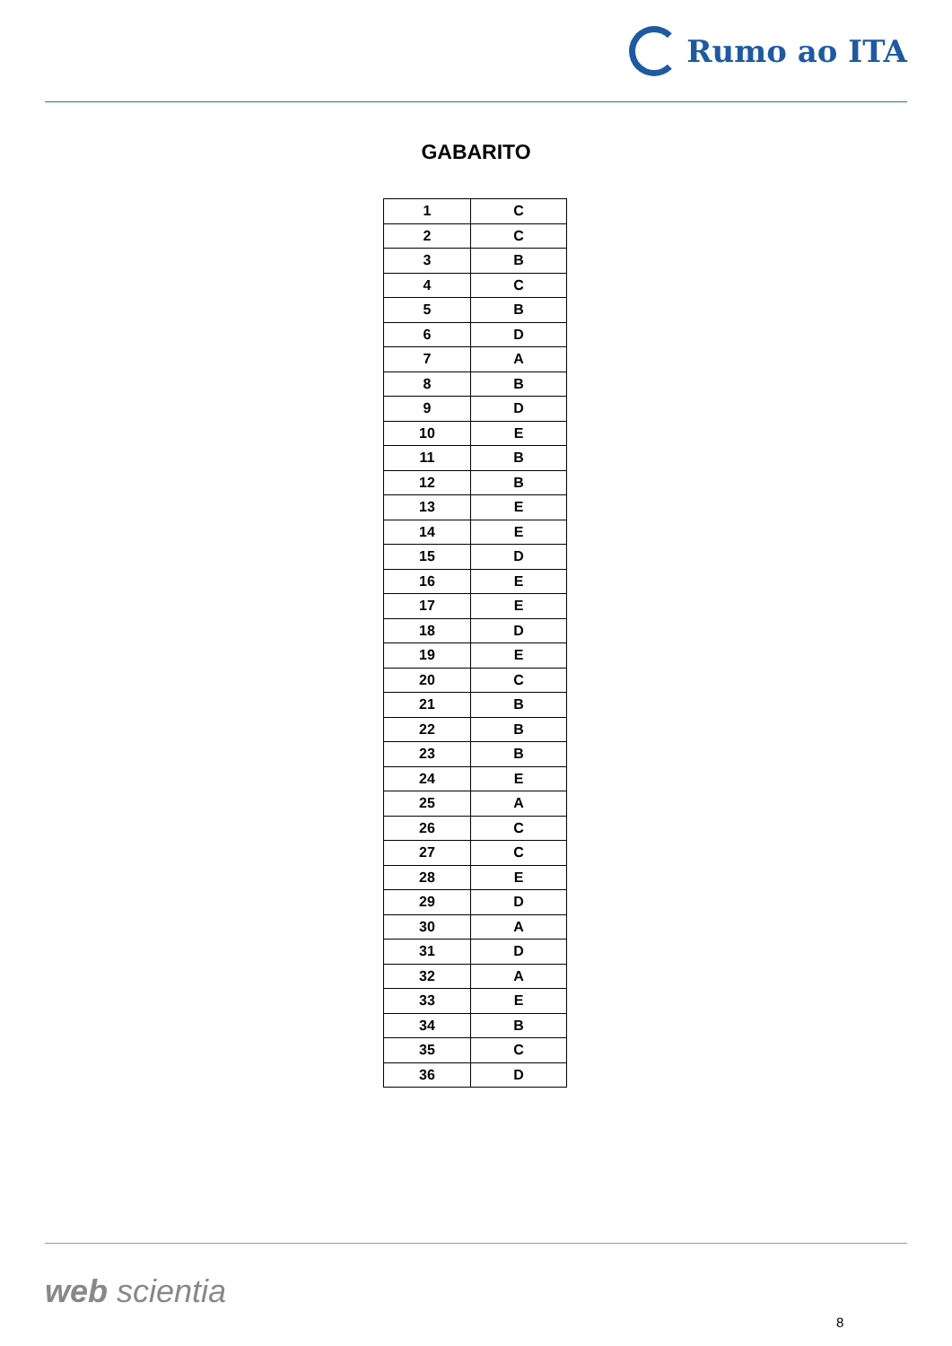Rumo ao ITA
GABARITO
| 1 | C |
| 2 | C |
| 3 | B |
| 4 | C |
| 5 | B |
| 6 | D |
| 7 | A |
| 8 | B |
| 9 | D |
| 10 | E |
| 11 | B |
| 12 | B |
| 13 | E |
| 14 | E |
| 15 | D |
| 16 | E |
| 17 | E |
| 18 | D |
| 19 | E |
| 20 | C |
| 21 | B |
| 22 | B |
| 23 | B |
| 24 | E |
| 25 | A |
| 26 | C |
| 27 | C |
| 28 | E |
| 29 | D |
| 30 | A |
| 31 | D |
| 32 | A |
| 33 | E |
| 34 | B |
| 35 | C |
| 36 | D |
web scientia
8